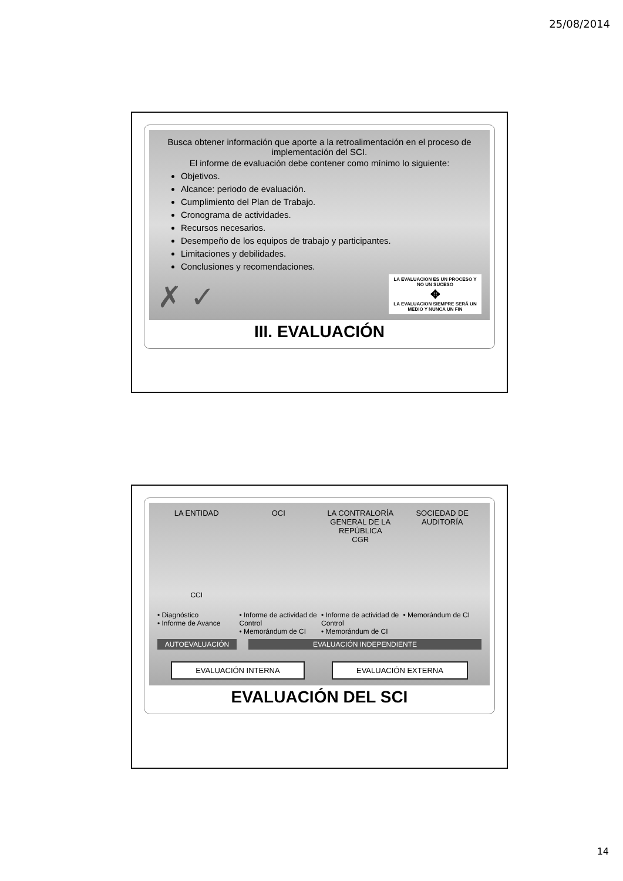25/08/2014
Busca obtener información que aporte a la retroalimentación en el proceso de implementación del SCI.
El informe de evaluación debe contener como mínimo lo siguiente:
Objetivos.
Alcance: periodo de evaluación.
Cumplimiento del Plan de Trabajo.
Cronograma de actividades.
Recursos necesarios.
Desempeño de los equipos de trabajo y participantes.
Limitaciones y debilidades.
Conclusiones y recomendaciones.
✗ ✓
LA EVALUACION ES UN PROCESO Y NO UN SUCESO
✥
LA EVALUACION SIEMPRE SERÁ UN MEDIO Y NUNCA UN FIN
III. EVALUACIÓN
LA ENTIDAD OCI LA CONTRALORÍA GENERAL DE LA REPÚBLICA
CGR
SOCIEDAD DE AUDITORÍA
CCI
• Diagnóstico
• Informe de Avance
• Informe de actividad de Control
• Memorándum de CI
• Informe de actividad de Control
• Memorándum de CI
• Memorándum de CI
AUTOEVALUACIÓN EVALUACIÓN INDEPENDIENTE
EVALUACIÓN INTERNA EVALUACIÓN EXTERNA
EVALUACIÓN DEL SCI
14